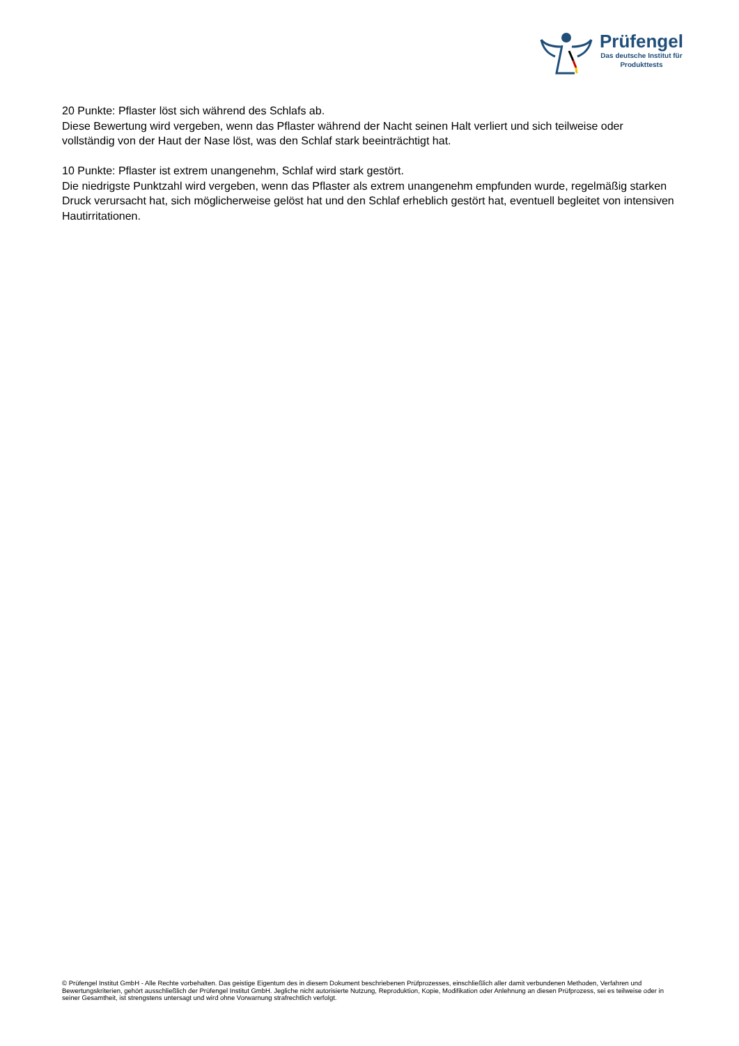Prüfengel
Das deutsche Institut für
Produkttests
20 Punkte: Pflaster löst sich während des Schlafs ab.
Diese Bewertung wird vergeben, wenn das Pflaster während der Nacht seinen Halt verliert und sich teilweise oder vollständig von der Haut der Nase löst, was den Schlaf stark beeinträchtigt hat.
10 Punkte: Pflaster ist extrem unangenehm, Schlaf wird stark gestört.
Die niedrigste Punktzahl wird vergeben, wenn das Pflaster als extrem unangenehm empfunden wurde, regelmäßig starken Druck verursacht hat, sich möglicherweise gelöst hat und den Schlaf erheblich gestört hat, eventuell begleitet von intensiven Hautirritationen.
© Prüfengel Institut GmbH - Alle Rechte vorbehalten. Das geistige Eigentum des in diesem Dokument beschriebenen Prüfprozesses, einschließlich aller damit verbundenen Methoden, Verfahren und Bewertungskriterien, gehört ausschließlich der Prüfengel Institut GmbH. Jegliche nicht autorisierte Nutzung, Reproduktion, Kopie, Modifikation oder Anlehnung an diesen Prüfprozess, sei es teilweise oder in seiner Gesamtheit, ist strengstens untersagt und wird ohne Vorwarnung strafrechtlich verfolgt.